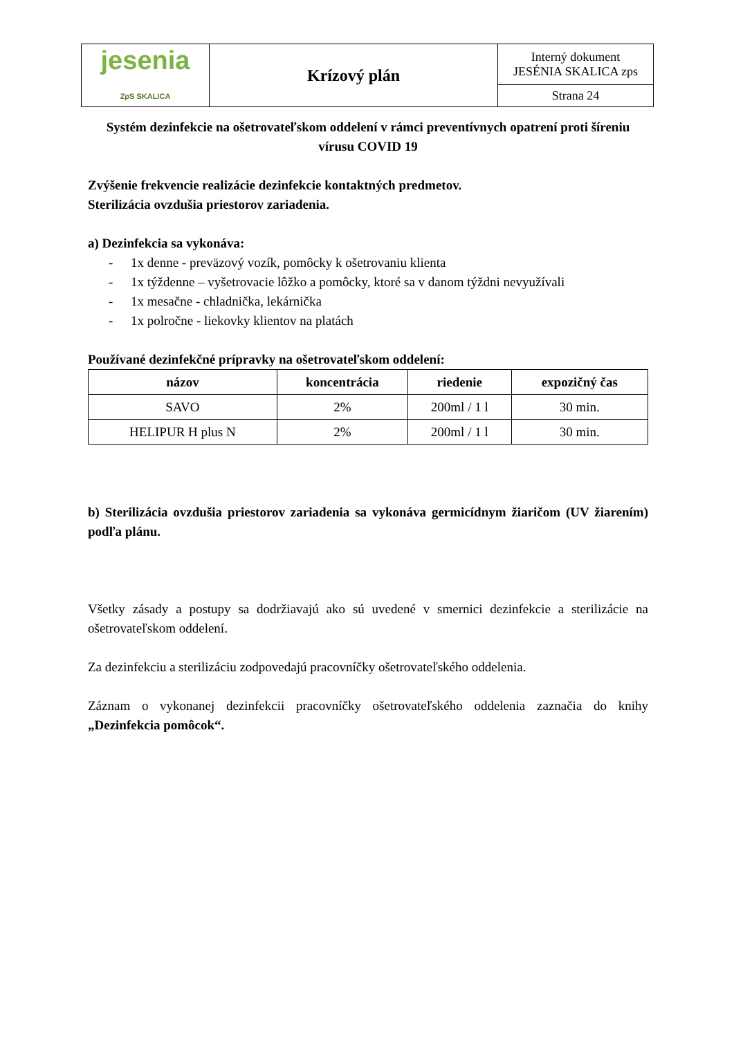| jesenia ZpS SKALICA | Krízový plán | Interný dokument JESÉNIA SKALICA zps |
| | | Strana 24 |
Systém dezinfekcie na ošetrovateľskom oddelení v rámci preventívnych opatrení proti šíreniu vírusu COVID 19
Zvýšenie frekvencie realizácie dezinfekcie kontaktných predmetov.
Sterilizácia ovzdušia priestorov zariadenia.
a) Dezinfekcia sa vykonáva:
- 1x denne - preväzový vozík, pomôcky k ošetrovaniu klienta
- 1x týždenne – vyšetrovacie lôžko a pomôcky, ktoré sa v danom týždni nevyužívali
- 1x mesačne - chladnička, lekárnička
- 1x polročne - liekovky klientov na platách
Používané dezinfekčné prípravky na ošetrovateľskom oddelení:
| názov | koncentrácia | riedenie | expozičný čas |
| --- | --- | --- | --- |
| SAVO | 2% | 200ml / 1 l | 30 min. |
| HELIPUR H plus N | 2% | 200ml / 1 l | 30 min. |
b) Sterilizácia ovzdušia priestorov zariadenia sa vykonáva germicídnym žiaričom (UV žiarením) podľa plánu.
Všetky zásady a postupy sa dodržiavajú ako sú uvedené v smernici dezinfekcie a sterilizácie na ošetrovateľskom oddelení.
Za dezinfekciu a sterilizáciu zodpovedajú pracovníčky ošetrovateľského oddelenia.
Záznam o vykonanej dezinfekcii pracovníčky ošetrovateľského oddelenia zaznačia do knihy „Dezinfekcia pomôcok“.